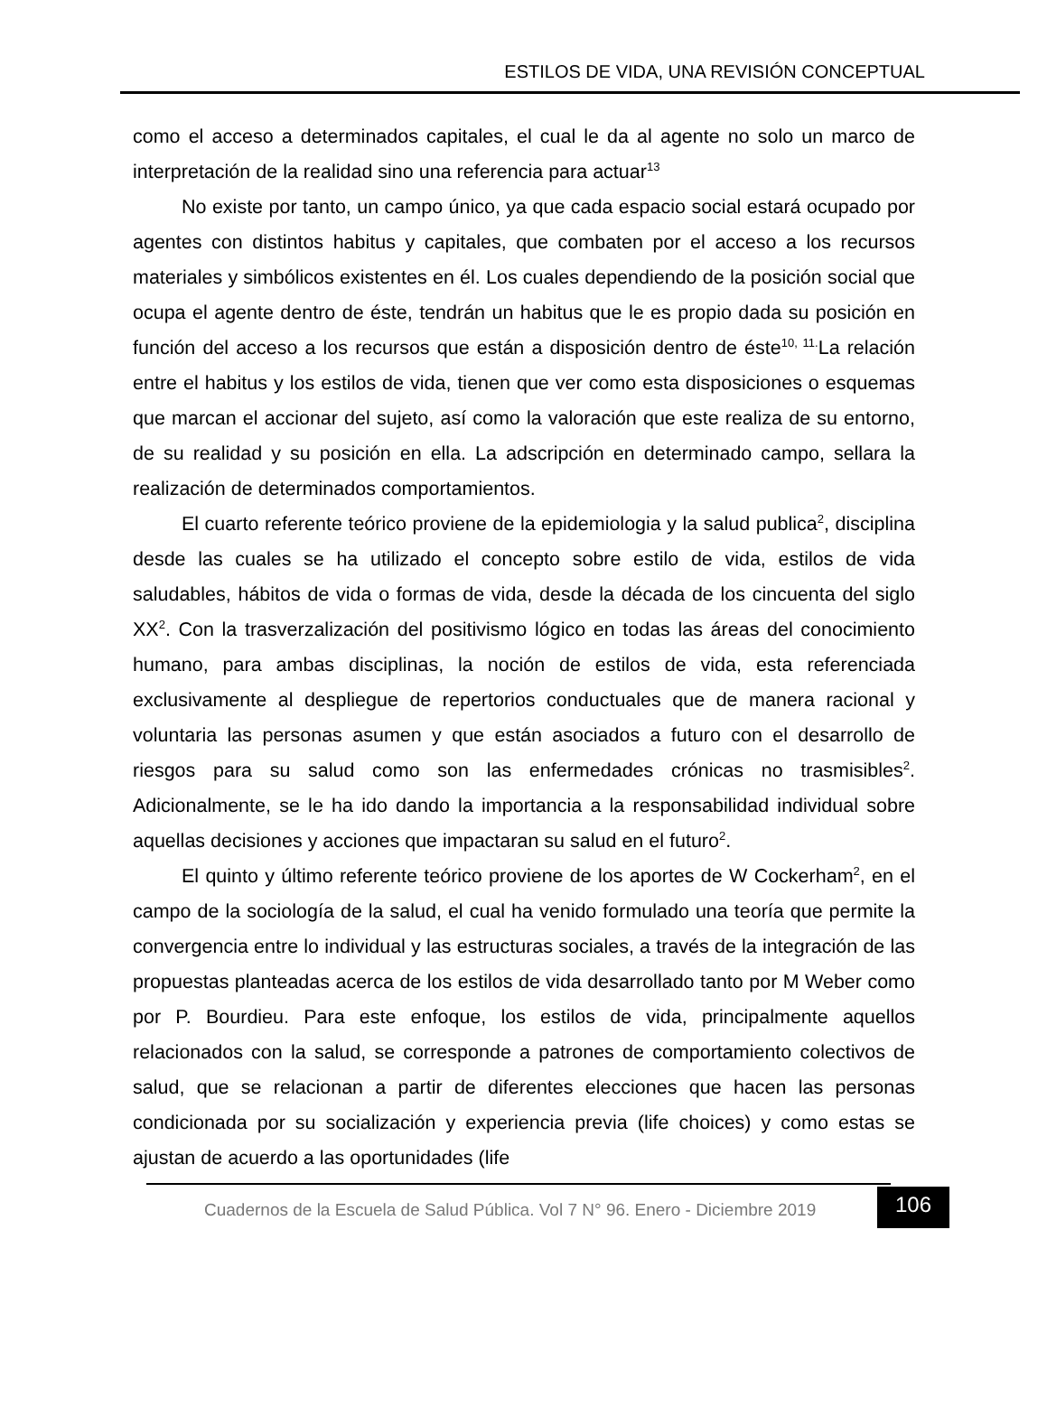ESTILOS DE VIDA, UNA REVISIÓN CONCEPTUAL
como el acceso a determinados capitales, el cual le da al agente no solo un marco de interpretación de la realidad sino una referencia para actuar<sup>13</sup>
No existe por tanto, un campo único, ya que cada espacio social estará ocupado por agentes con distintos habitus y capitales, que combaten por el acceso a los recursos materiales y simbólicos existentes en él. Los cuales dependiendo de la posición social que ocupa el agente dentro de éste, tendrán un habitus que le es propio dada su posición en función del acceso a los recursos que están a disposición dentro de éste<sup>10, 11.</sup>La relación entre el habitus y los estilos de vida, tienen que ver como esta disposiciones o esquemas que marcan el accionar del sujeto, así como la valoración que este realiza de su entorno, de su realidad y su posición en ella. La adscripción en determinado campo, sellara la realización de determinados comportamientos.
El cuarto referente teórico proviene de la epidemiologia y la salud publica<sup>2</sup>, disciplina desde las cuales se ha utilizado el concepto sobre estilo de vida, estilos de vida saludables, hábitos de vida o formas de vida, desde la década de los cincuenta del siglo XX<sup>2</sup>. Con la trasverzalización del positivismo lógico en todas las áreas del conocimiento humano, para ambas disciplinas, la noción de estilos de vida, esta referenciada exclusivamente al despliegue de repertorios conductuales que de manera racional y voluntaria las personas asumen y que están asociados a futuro con el desarrollo de riesgos para su salud como son las enfermedades crónicas no trasmisibles<sup>2</sup>. Adicionalmente, se le ha ido dando la importancia a la responsabilidad individual sobre aquellas decisiones y acciones que impactaran su salud en el futuro<sup>2</sup>.
El quinto y último referente teórico proviene de los aportes de W Cockerham<sup>2</sup>, en el campo de la sociología de la salud, el cual ha venido formulado una teoría que permite la convergencia entre lo individual y las estructuras sociales, a través de la integración de las propuestas planteadas acerca de los estilos de vida desarrollado tanto por M Weber como por P. Bourdieu. Para este enfoque, los estilos de vida, principalmente aquellos relacionados con la salud, se corresponde a patrones de comportamiento colectivos de salud, que se relacionan a partir de diferentes elecciones que hacen las personas condicionada por su socialización y experiencia previa (life choices) y como estas se ajustan de acuerdo a las oportunidades (life
Cuadernos de la Escuela de Salud Pública. Vol 7 N° 96. Enero - Diciembre 2019
106